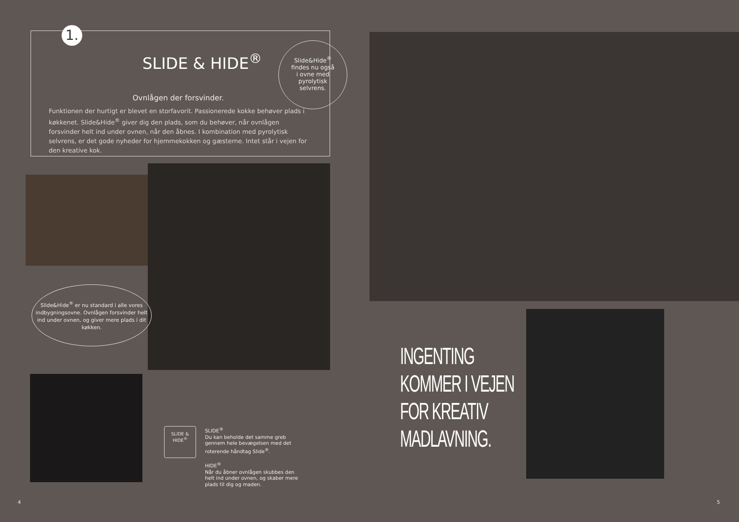1.
SLIDE & HIDE<sup>®</sup>
Ovnlågen der forsvinder.
Funktionen der hurtigt er blevet en storfavorit. Passionerede kokke behøver plads i køkkenet. Slide&Hide<sup>®</sup> giver dig den plads, som du behøver, når ovnlågen forsvinder helt ind under ovnen, når den åbnes. I kombination med pyrolytisk selvrens, er det gode nyheder for hjemmekokken og gæsterne. Intet står i vejen for den kreative kok.
Slide&Hide<sup>®</sup>
findes nu også
i ovne med
pyrolytisk
selvrens.
Slide&Hide<sup>®</sup> er nu standard i alle vores indbygningsovne. Ovnlågen forsvinder helt ind under ovnen, og giver mere plads i dit køkken.
SLIDE & HIDE<sup>®</sup>
SLIDE<sup>®</sup>
Du kan beholde det samme greb gennem hele bevægelsen med det roterende håndtag Slide<sup>®</sup>.
HIDE<sup>®</sup>
Når du åbner ovnlågen skubbes den helt ind under ovnen, og skaber mere plads til dig og maden.
4
INGENTING
KOMMER I VEJEN
FOR KREATIV
MADLAVNING.
5